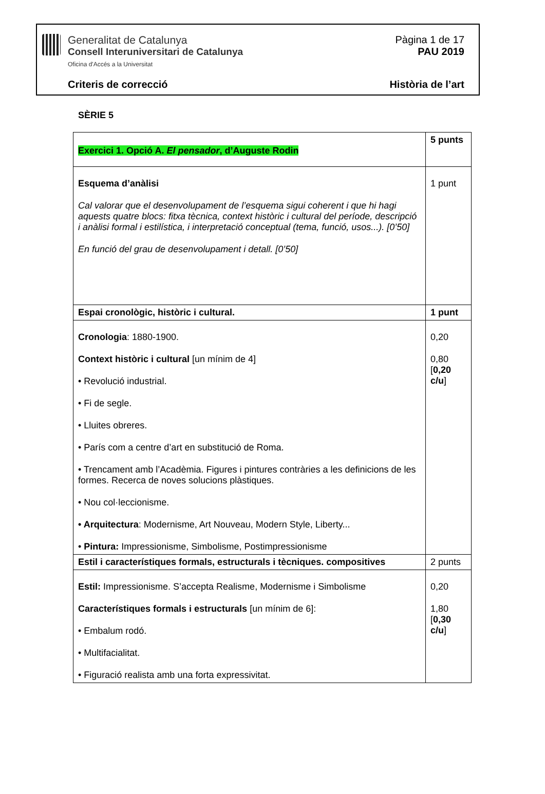Generalitat de Catalunya
Consell Interuniversitari de Catalunya
Oficina d'Accés a la Universitat
Pàgina 1 de 17
PAU 2019
Criteris de correcció Història de l’art
SÈRIE 5
| Exercici 1. Opció A. El pensador , d’Auguste Rodin | 5 punts |
| Esquema d’anàlisi Cal valorar que el desenvolupament de l’esquema sigui coherent i que hi hagi aquests quatre blocs: fitxa tècnica, context històric i cultural del període, descripció i anàlisi formal i estilística, i interpretació conceptual (tema, funció, usos...). [0’50] En funció del grau de desenvolupament i detall. [0’50] | 1 punt |
| Espai cronològic, històric i cultural. | 1 punt |
| Cronologia : 1880-1900. Context històric i cultural [un mínim de 4] • Revolució industrial. • Fi de segle. • Lluites obreres. • París com a centre d’art en substitució de Roma. • Trencament amb l’Acadèmia. Figures i pintures contràries a les definicions de les formes. Recerca de noves solucions plàstiques. • Nou col·leccionisme. • Arquitectura : Modernisme, Art Nouveau, Modern Style, Liberty... • Pintura: Impressionisme, Simbolisme, Postimpressionisme | 0,20 0,80 [ 0,20 c/u ] |
| Estil i característiques formals, estructurals i tècniques. compositives | 2 punts |
| Estil: Impressionisme. S’accepta Realisme, Modernisme i Simbolisme Característiques formals i estructurals [un mínim de 6]: • Embalum rodó. • Multifacialitat. • Figuració realista amb una forta expressivitat. | 0,20 1,80 [ 0,30 c/u ] |